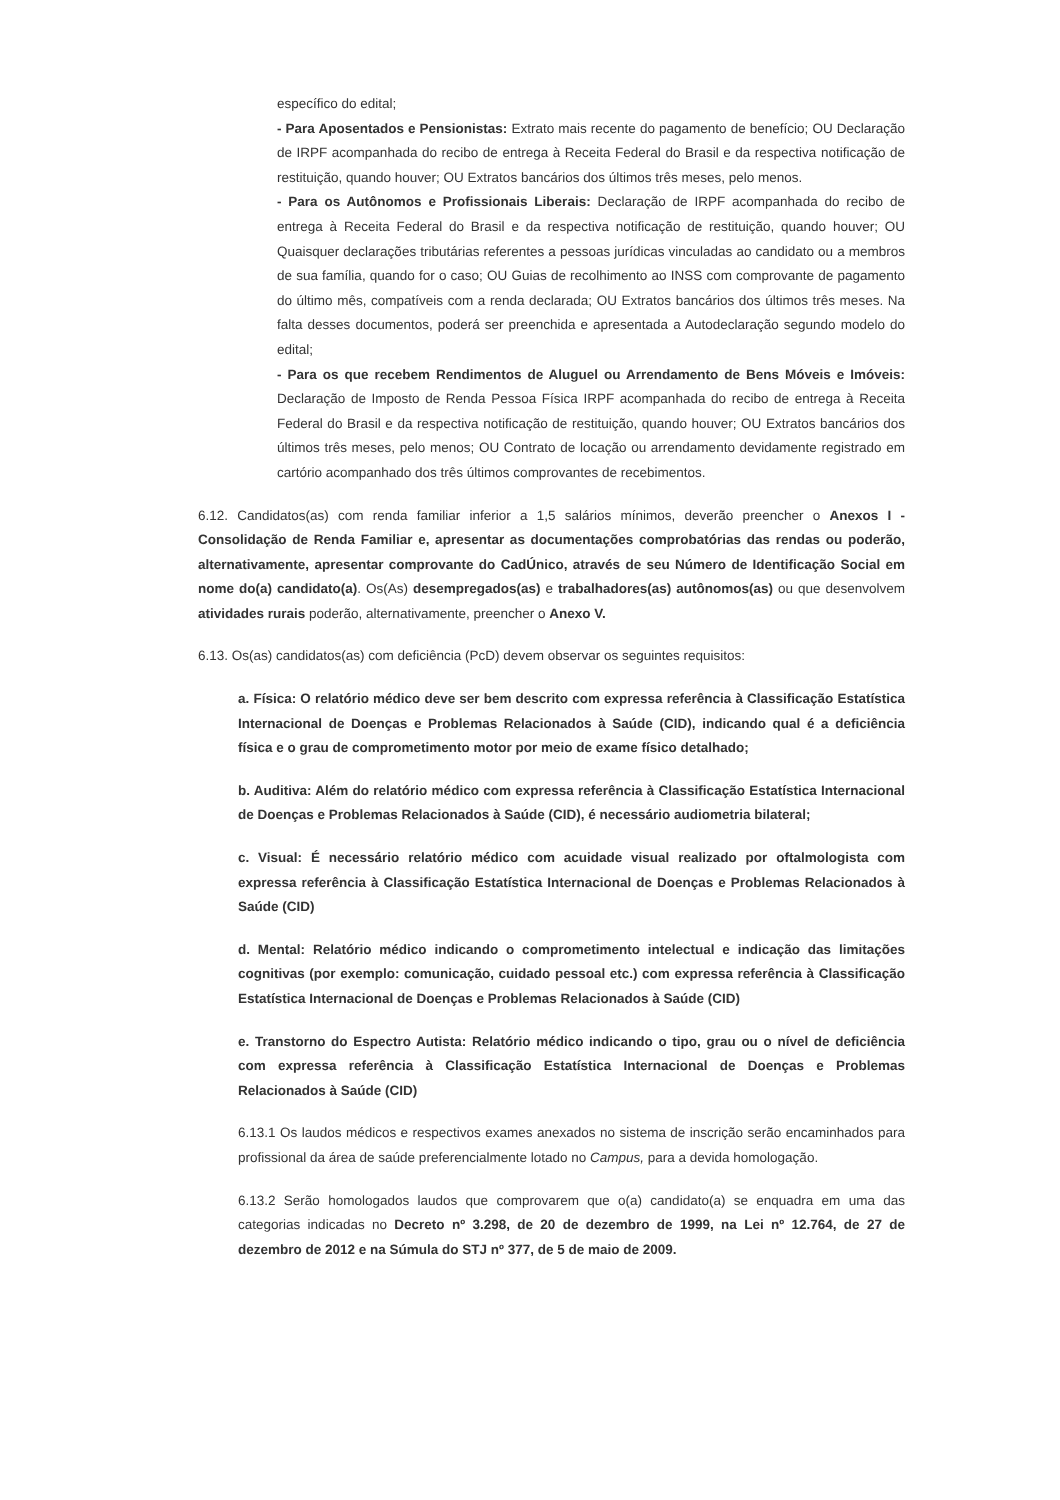específico do edital;
- Para Aposentados e Pensionistas: Extrato mais recente do pagamento de benefício; OU Declaração de IRPF acompanhada do recibo de entrega à Receita Federal do Brasil e da respectiva notificação de restituição, quando houver; OU Extratos bancários dos últimos três meses, pelo menos.
- Para os Autônomos e Profissionais Liberais: Declaração de IRPF acompanhada do recibo de entrega à Receita Federal do Brasil e da respectiva notificação de restituição, quando houver; OU Quaisquer declarações tributárias referentes a pessoas jurídicas vinculadas ao candidato ou a membros de sua família, quando for o caso; OU Guias de recolhimento ao INSS com comprovante de pagamento do último mês, compatíveis com a renda declarada; OU Extratos bancários dos últimos três meses. Na falta desses documentos, poderá ser preenchida e apresentada a Autodeclaração segundo modelo do edital;
- Para os que recebem Rendimentos de Aluguel ou Arrendamento de Bens Móveis e Imóveis: Declaração de Imposto de Renda Pessoa Física IRPF acompanhada do recibo de entrega à Receita Federal do Brasil e da respectiva notificação de restituição, quando houver; OU Extratos bancários dos últimos três meses, pelo menos; OU Contrato de locação ou arrendamento devidamente registrado em cartório acompanhado dos três últimos comprovantes de recebimentos.
6.12. Candidatos(as) com renda familiar inferior a 1,5 salários mínimos, deverão preencher o Anexos I - Consolidação de Renda Familiar e, apresentar as documentações comprobatórias das rendas ou poderão, alternativamente, apresentar comprovante do CadÚnico, através de seu Número de Identificação Social em nome do(a) candidato(a). Os(As) desempregados(as) e trabalhadores(as) autônomos(as) ou que desenvolvem atividades rurais poderão, alternativamente, preencher o Anexo V.
6.13. Os(as) candidatos(as) com deficiência (PcD) devem observar os seguintes requisitos:
a. Física: O relatório médico deve ser bem descrito com expressa referência à Classificação Estatística Internacional de Doenças e Problemas Relacionados à Saúde (CID), indicando qual é a deficiência física e o grau de comprometimento motor por meio de exame físico detalhado;
b. Auditiva: Além do relatório médico com expressa referência à Classificação Estatística Internacional de Doenças e Problemas Relacionados à Saúde (CID), é necessário audiometria bilateral;
c. Visual: É necessário relatório médico com acuidade visual realizado por oftalmologista com expressa referência à Classificação Estatística Internacional de Doenças e Problemas Relacionados à Saúde (CID)
d. Mental: Relatório médico indicando o comprometimento intelectual e indicação das limitações cognitivas (por exemplo: comunicação, cuidado pessoal etc.) com expressa referência à Classificação Estatística Internacional de Doenças e Problemas Relacionados à Saúde (CID)
e. Transtorno do Espectro Autista: Relatório médico indicando o tipo, grau ou o nível de deficiência com expressa referência à Classificação Estatística Internacional de Doenças e Problemas Relacionados à Saúde (CID)
6.13.1 Os laudos médicos e respectivos exames anexados no sistema de inscrição serão encaminhados para profissional da área de saúde preferencialmente lotado no Campus, para a devida homologação.
6.13.2 Serão homologados laudos que comprovarem que o(a) candidato(a) se enquadra em uma das categorias indicadas no Decreto nº 3.298, de 20 de dezembro de 1999, na Lei nº 12.764, de 27 de dezembro de 2012 e na Súmula do STJ nº 377, de 5 de maio de 2009.